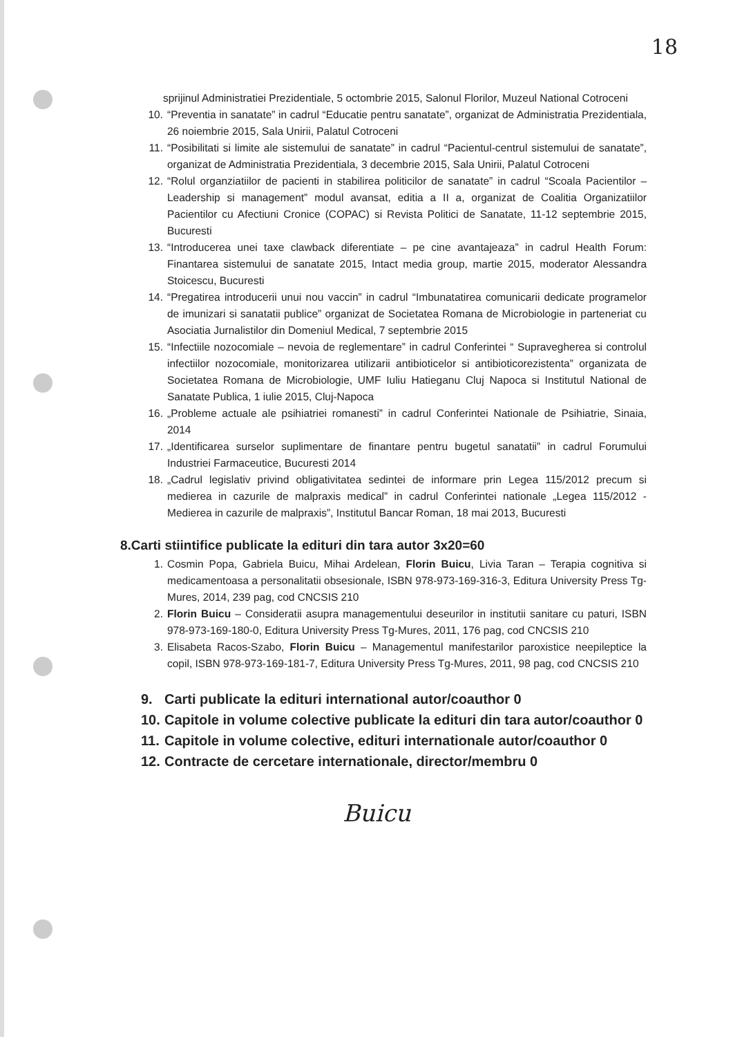18
sprijinul Administratiei Prezidentiale, 5 octombrie 2015, Salonul Florilor, Muzeul National Cotroceni
10. “Preventia in sanatate” in cadrul “Educatie pentru sanatate”, organizat de Administratia Prezidentiala, 26 noiembrie 2015, Sala Unirii, Palatul Cotroceni
11. “Posibilitati si limite ale sistemului de sanatate” in cadrul “Pacientul-centrul sistemului de sanatate”, organizat de Administratia Prezidentiala, 3 decembrie 2015, Sala Unirii, Palatul Cotroceni
12. “Rolul organziatiilor de pacienti in stabilirea politicilor de sanatate” in cadrul “Scoala Pacientilor – Leadership si management” modul avansat, editia a II a, organizat de Coalitia Organizatiilor Pacientilor cu Afectiuni Cronice (COPAC) si Revista Politici de Sanatate, 11-12 septembrie 2015, Bucuresti
13. “Introducerea unei taxe clawback diferentiate – pe cine avantajeaza” in cadrul Health Forum: Finantarea sistemului de sanatate 2015, Intact media group, martie 2015, moderator Alessandra Stoicescu, Bucuresti
14. “Pregatirea introducerii unui nou vaccin” in cadrul “Imbunatatirea comunicarii dedicate programelor de imunizari si sanatatii publice” organizat de Societatea Romana de Microbiologie in parteneriat cu Asociatia Jurnalistilor din Domeniul Medical, 7 septembrie 2015
15. “Infectiile nozocomiale – nevoia de reglementare” in cadrul Conferintei “ Supravegherea si controlul infectiilor nozocomiale, monitorizarea utilizarii antibioticelor si antibioticorezistenta” organizata de Societatea Romana de Microbiologie, UMF Iuliu Hatieganu Cluj Napoca si Institutul National de Sanatate Publica, 1 iulie 2015, Cluj-Napoca
16. „Probleme actuale ale psihiatriei romanesti” in cadrul Conferintei Nationale de Psihiatrie, Sinaia, 2014
17. „Identificarea surselor suplimentare de finantare pentru bugetul sanatatii” in cadrul Forumului Industriei Farmaceutice, Bucuresti 2014
18. „Cadrul legislativ privind obligativitatea sedintei de informare prin Legea 115/2012 precum si medierea in cazurile de malpraxis medical” in cadrul Conferintei nationale „Legea 115/2012 - Medierea in cazurile de malpraxis”, Institutul Bancar Roman, 18 mai 2013, Bucuresti
8.Carti stiintifice publicate la edituri din tara autor 3x20=60
1. Cosmin Popa, Gabriela Buicu, Mihai Ardelean, Florin Buicu, Livia Taran – Terapia cognitiva si medicamentoasa a personalitatii obsesionale, ISBN 978-973-169-316-3, Editura University Press Tg-Mures, 2014, 239 pag, cod CNCSIS 210
2. Florin Buicu – Consideratii asupra managementului deseurilor in institutii sanitare cu paturi, ISBN 978-973-169-180-0, Editura University Press Tg-Mures, 2011, 176 pag, cod CNCSIS 210
3. Elisabeta Racos-Szabo, Florin Buicu – Managementul manifestarilor paroxistice neepileptice la copil, ISBN 978-973-169-181-7, Editura University Press Tg-Mures, 2011, 98 pag, cod CNCSIS 210
9. Carti publicate la edituri international autor/coauthor 0
10. Capitole in volume colective publicate la edituri din tara autor/coauthor 0
11. Capitole in volume colective, edituri internationale autor/coauthor 0
12. Contracte de cercetare internationale, director/membru 0
Buicu